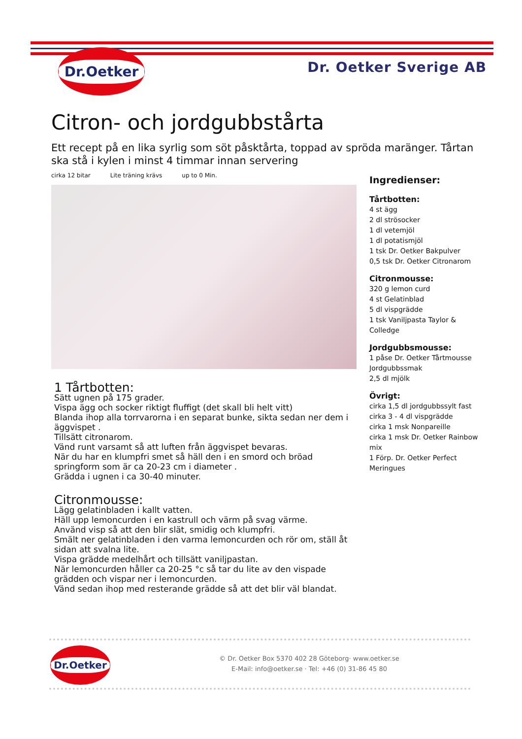Dr.Oetker
Dr. Oetker Sverige AB
Citron- och jordgubbstårta
Ett recept på en lika syrlig som söt påsktårta, toppad av spröda maränger. Tårtan ska stå i kylen i minst 4 timmar innan servering
cirka 12 bitar Lite träning krävs up to 0 Min.
1 Tårtbotten:
Sätt ugnen på 175 grader.
Vispa ägg och socker riktigt fluffigt (det skall bli helt vitt)
Blanda ihop alla torrvarorna i en separat bunke, sikta sedan ner dem i äggvispet .
Tillsätt citronarom.
Vänd runt varsamt så att luften från äggvispet bevaras.
När du har en klumpfri smet så häll den i en smord och bröad springform som är ca 20-23 cm i diameter .
Grädda i ugnen i ca 30-40 minuter.
Citronmousse:
Lägg gelatinbladen i kallt vatten.
Häll upp lemoncurden i en kastrull och värm på svag värme.
Använd visp så att den blir slät, smidig och klumpfri.
Smält ner gelatinbladen i den varma lemoncurden och rör om, ställ åt sidan att svalna lite.
Vispa grädde medelhårt och tillsätt vaniljpastan.
När lemoncurden håller ca 20-25 °c så tar du lite av den vispade grädden och vispar ner i lemoncurden.
Vänd sedan ihop med resterande grädde så att det blir väl blandat.
Ingredienser:
Tårtbotten:
4 st ägg
2 dl strösocker
1 dl vetemjöl
1 dl potatismjöl
1 tsk Dr. Oetker Bakpulver
0,5 tsk Dr. Oetker Citronarom
Citronmousse:
320 g lemon curd
4 st Gelatinblad
5 dl vispgrädde
1 tsk Vaniljpasta Taylor & Colledge
Jordgubbsmousse:
1 påse Dr. Oetker Tårtmousse Jordgubbssmak
2,5 dl mjölk
Övrigt:
cirka 1,5 dl jordgubbssylt fast
cirka 3 - 4 dl vispgrädde
cirka 1 msk Nonpareille
cirka 1 msk Dr. Oetker Rainbow mix
1 Förp. Dr. Oetker Perfect Meringues
Dr.Oetker
© Dr. Oetker Box 5370 402 28 Göteborg· www.oetker.se
E-Mail: info@oetker.se · Tel: +46 (0) 31-86 45 80